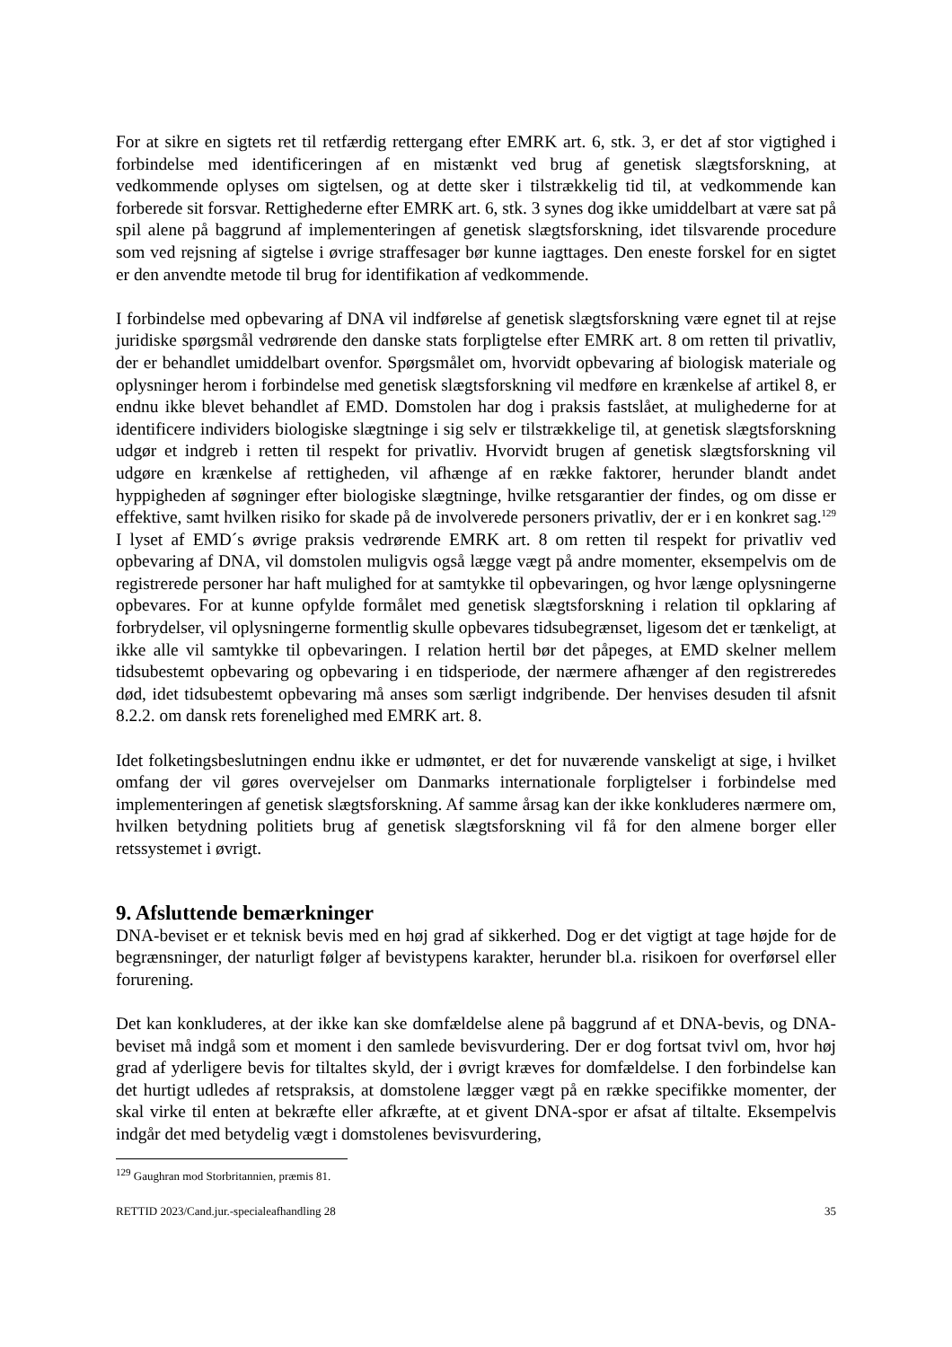For at sikre en sigtets ret til retfærdig rettergang efter EMRK art. 6, stk. 3, er det af stor vigtighed i forbindelse med identificeringen af en mistænkt ved brug af genetisk slægtsforskning, at vedkommende oplyses om sigtelsen, og at dette sker i tilstrækkelig tid til, at vedkommende kan forberede sit forsvar. Rettighederne efter EMRK art. 6, stk. 3 synes dog ikke umiddelbart at være sat på spil alene på baggrund af implementeringen af genetisk slægtsforskning, idet tilsvarende procedure som ved rejsning af sigtelse i øvrige straffesager bør kunne iagttages. Den eneste forskel for en sigtet er den anvendte metode til brug for identifikation af vedkommende.
I forbindelse med opbevaring af DNA vil indførelse af genetisk slægtsforskning være egnet til at rejse juridiske spørgsmål vedrørende den danske stats forpligtelse efter EMRK art. 8 om retten til privatliv, der er behandlet umiddelbart ovenfor. Spørgsmålet om, hvorvidt opbevaring af biologisk materiale og oplysninger herom i forbindelse med genetisk slægtsforskning vil medføre en krænkelse af artikel 8, er endnu ikke blevet behandlet af EMD. Domstolen har dog i praksis fastslået, at mulighederne for at identificere individers biologiske slægtninge i sig selv er tilstrækkelige til, at genetisk slægtsforskning udgør et indgreb i retten til respekt for privatliv. Hvorvidt brugen af genetisk slægtsforskning vil udgøre en krænkelse af rettigheden, vil afhænge af en række faktorer, herunder blandt andet hyppigheden af søgninger efter biologiske slægtninge, hvilke retsgarantier der findes, og om disse er effektive, samt hvilken risiko for skade på de involverede personers privatliv, der er i en konkret sag.<sup>129</sup> I lyset af EMD´s øvrige praksis vedrørende EMRK art. 8 om retten til respekt for privatliv ved opbevaring af DNA, vil domstolen muligvis også lægge vægt på andre momenter, eksempelvis om de registrerede personer har haft mulighed for at samtykke til opbevaringen, og hvor længe oplysningerne opbevares. For at kunne opfylde formålet med genetisk slægtsforskning i relation til opklaring af forbrydelser, vil oplysningerne formentlig skulle opbevares tidsubegrænset, ligesom det er tænkeligt, at ikke alle vil samtykke til opbevaringen. I relation hertil bør det påpeges, at EMD skelner mellem tidsubestemt opbevaring og opbevaring i en tidsperiode, der nærmere afhænger af den registreredes død, idet tidsubestemt opbevaring må anses som særligt indgribende. Der henvises desuden til afsnit 8.2.2. om dansk rets forenelighed med EMRK art. 8.
Idet folketingsbeslutningen endnu ikke er udmøntet, er det for nuværende vanskeligt at sige, i hvilket omfang der vil gøres overvejelser om Danmarks internationale forpligtelser i forbindelse med implementeringen af genetisk slægtsforskning. Af samme årsag kan der ikke konkluderes nærmere om, hvilken betydning politiets brug af genetisk slægtsforskning vil få for den almene borger eller retssystemet i øvrigt.
9. Afsluttende bemærkninger
DNA-beviset er et teknisk bevis med en høj grad af sikkerhed. Dog er det vigtigt at tage højde for de begrænsninger, der naturligt følger af bevistypens karakter, herunder bl.a. risikoen for overførsel eller forurening.
Det kan konkluderes, at der ikke kan ske domfældelse alene på baggrund af et DNA-bevis, og DNA-beviset må indgå som et moment i den samlede bevisvurdering. Der er dog fortsat tvivl om, hvor høj grad af yderligere bevis for tiltaltes skyld, der i øvrigt kræves for domfældelse. I den forbindelse kan det hurtigt udledes af retspraksis, at domstolene lægger vægt på en række specifikke momenter, der skal virke til enten at bekræfte eller afkræfte, at et givent DNA-spor er afsat af tiltalte. Eksempelvis indgår det med betydelig vægt i domstolenes bevisvurdering,
<sup>129</sup> Gaughran mod Storbritannien, præmis 81.
RETTID 2023/Cand.jur.-specialeafhandling 28 35